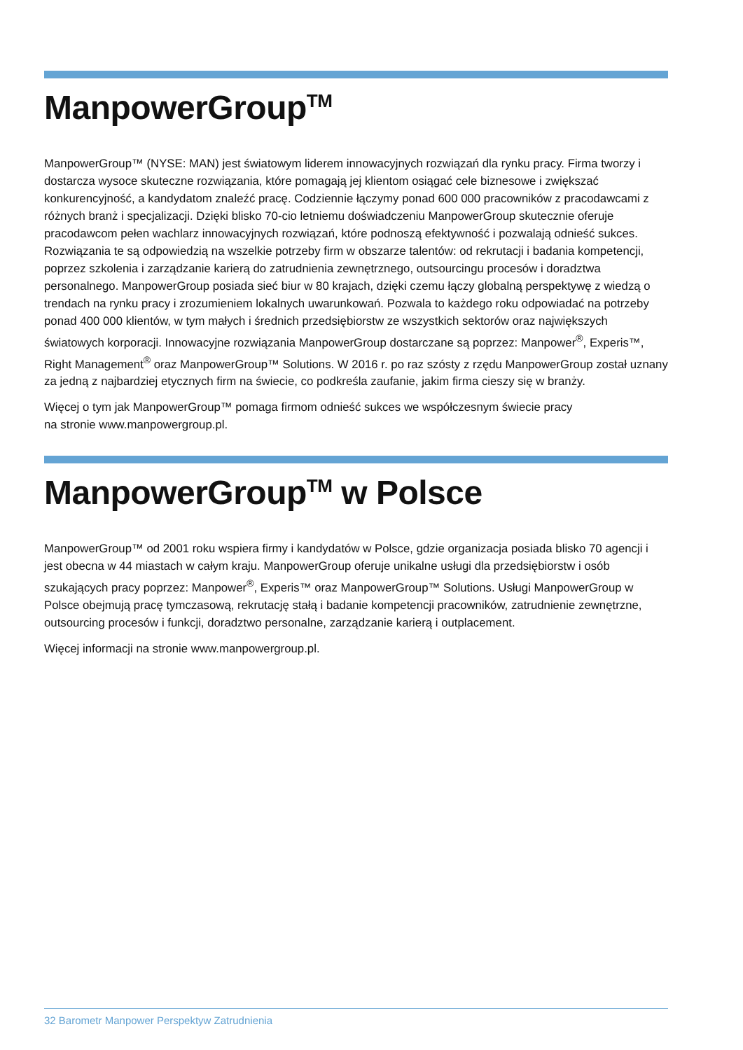ManpowerGroup<sup>TM</sup>
ManpowerGroup™ (NYSE: MAN) jest światowym liderem innowacyjnych rozwiązań dla rynku pracy. Firma tworzy i dostarcza wysoce skuteczne rozwiązania, które pomagają jej klientom osiągać cele biznesowe i zwiększać konkurencyjność, a kandydatom znaleźć pracę. Codziennie łączymy ponad 600 000 pracowników z pracodawcami z różnych branż i specjalizacji. Dzięki blisko 70-cio letniemu doświadczeniu ManpowerGroup skutecznie oferuje pracodawcom pełen wachlarz innowacyjnych rozwiązań, które podnoszą efektywność i pozwalają odnieść sukces. Rozwiązania te są odpowiedzią na wszelkie potrzeby firm w obszarze talentów: od rekrutacji i badania kompetencji, poprzez szkolenia i zarządzanie karierą do zatrudnienia zewnętrznego, outsourcingu procesów i doradztwa personalnego. ManpowerGroup posiada sieć biur w 80 krajach, dzięki czemu łączy globalną perspektywę z wiedzą o trendach na rynku pracy i zrozumieniem lokalnych uwarunkowań. Pozwala to każdego roku odpowiadać na potrzeby ponad 400 000 klientów, w tym małych i średnich przedsiębiorstw ze wszystkich sektorów oraz największych światowych korporacji. Innowacyjne rozwiązania ManpowerGroup dostarczane są poprzez: Manpower<sup>®</sup>, Experis™, Right Management<sup>®</sup> oraz ManpowerGroup™ Solutions. W 2016 r. po raz szósty z rzędu ManpowerGroup został uznany za jedną z najbardziej etycznych firm na świecie, co podkreśla zaufanie, jakim firma cieszy się w branży.
Więcej o tym jak ManpowerGroup™ pomaga firmom odnieść sukces we współczesnym świecie pracy
na stronie www.manpowergroup.pl.
ManpowerGroup<sup>TM</sup> w Polsce
ManpowerGroup™ od 2001 roku wspiera firmy i kandydatów w Polsce, gdzie organizacja posiada blisko 70 agencji i jest obecna w 44 miastach w całym kraju. ManpowerGroup oferuje unikalne usługi dla przedsiębiorstw i osób szukających pracy poprzez: Manpower<sup>®</sup>, Experis™ oraz ManpowerGroup™ Solutions. Usługi ManpowerGroup w Polsce obejmują pracę tymczasową, rekrutację stałą i badanie kompetencji pracowników, zatrudnienie zewnętrzne, outsourcing procesów i funkcji, doradztwo personalne, zarządzanie karierą i outplacement.
Więcej informacji na stronie www.manpowergroup.pl.
32 Barometr Manpower Perspektyw Zatrudnienia